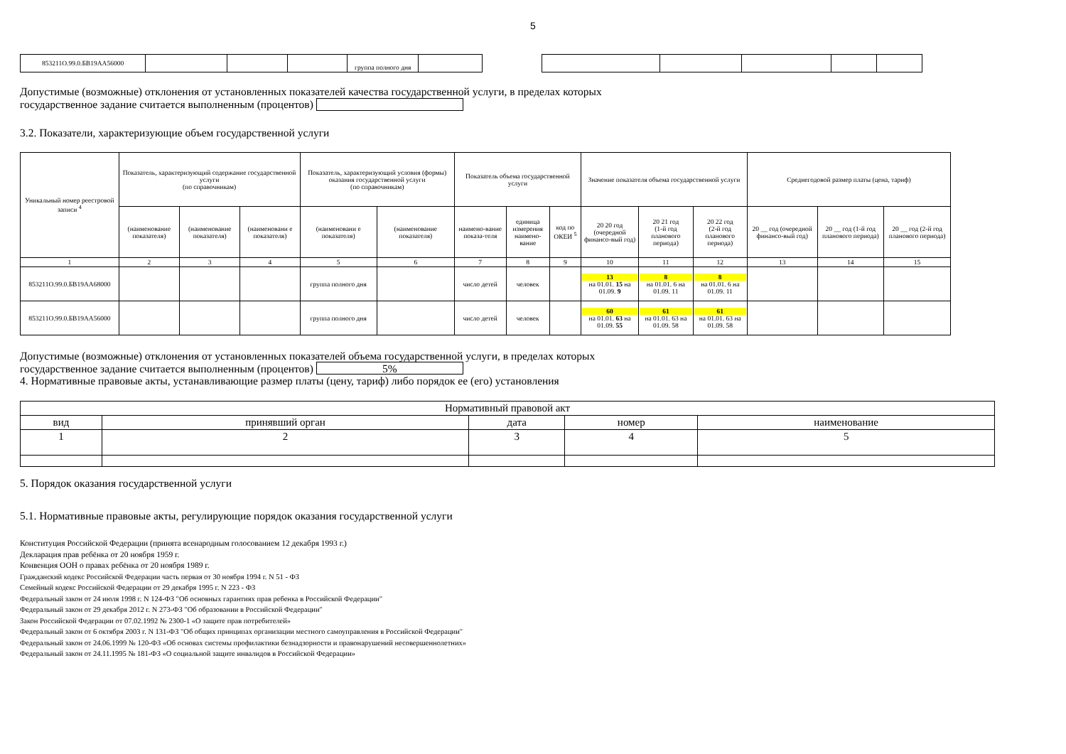5
| 853211О.99.0.БВ19АА56000 | | | | группа полного дня | | | | | | | |
Допустимые (возможные) отклонения от установленных показателей качества государственной услуги, в пределах которых
государственное задание считается выполненным (процентов)
3.2. Показатели, характеризующие объем государственной услуги
| Уникальный номер реестровой записи <sup>4</sup> | Показатель, характеризующий содержание государственной услуги (по справочникам) | | | Показатель, характеризующий условия (формы) оказания государственной услуги (по справочникам) | | Показатель объема государственной услуги | | | Значение показателя объема государственной услуги | | | Среднегодовой размер платы (цена, тариф) | | |
| --- | --- | --- | --- | --- | --- | --- | --- | --- | --- | --- | --- | --- | --- | --- |
| | (наименование показателя) | (наименование показателя) | (наименовани е показателя) | (наименовани е показателя) | (наименование показателя) | наимено-вание показа-теля | единица измерения наимено-вание | код по ОКЕИ <sup>5</sup> | 20 20 год (очередной финансо-вый год) | 20 21 год (1-й год планового периода) | 20 22 год (2-й год планового периода) | 20 __ год (очередной финансо-вый год) | 20 __ год (1-й год планового периода) | 20 __ год (2-й год планового периода) |
| 1 | 2 | 3 | 4 | 5 | 6 | 7 | 8 | 9 | 10 | 11 | 12 | 13 | 14 | 15 |
| 853211О.99.0.БВ19АА68000 | | | | группа полного дня | | число детей | человек | | 13 на 01.01. 15 на 01.09. 9 | 8 на 01.01. 6 на 01.09. 11 | 8 на 01.01. 6 на 01.09. 11 | | | |
| 853211О.99.0.БВ19АА56000 | | | | группа полного дня | | число детей | человек | | 60 на 01.01. 63 на 01.09. 55 | 61 на 01.01. 63 на 01.09. 58 | 61 на 01.01. 63 на 01.09. 58 | | | |
Допустимые (возможные) отклонения от установленных показателей объема государственной услуги, в пределах которых
государственное задание считается выполненным (процентов) 5%
4. Нормативные правовые акты, устанавливающие размер платы (цену, тариф) либо порядок ее (его) установления
| Нормативный правовой акт | | | | |
| --- | --- | --- | --- | --- |
| вид | принявший орган | дата | номер | наименование |
| 1 | 2 | 3 | 4 | 5 |
5. Порядок оказания государственной услуги
5.1. Нормативные правовые акты, регулирующие порядок оказания государственной услуги
Конституция Российской Федерации (принята всенародным голосованием 12 декабря 1993 г.)
Декларация прав ребёнка от 20 ноября 1959 г.
Конвенция ООН о правах ребёнка от 20 ноября 1989 г.
Гражданский кодекс Российской Федерации часть первая от 30 ноября 1994 г. N 51 - ФЗ
Семейный кодекс Российской Федерации от 29 декабря 1995 г. N 223 - ФЗ
Федеральный закон от 24 июля 1998 г. N 124-ФЗ "Об основных гарантиях прав ребенка в Российской Федерации"
Федеральный закон от 29 декабря 2012 г. N 273-ФЗ "Об образовании в Российской Федерации"
Закон Российской Федерации от 07.02.1992 № 2300-1 «О защите прав потребителей»
Федеральный закон от 6 октября 2003 г. N 131-ФЗ "Об общих принципах организации местного самоуправления в Российской Федерации"
Федеральный закон от 24.06.1999 № 120-ФЗ «Об основах системы профилактики безнадзорности и правонарушений несовершеннолетних»
Федеральный закон от 24.11.1995 № 181-ФЗ «О социальной защите инвалидов в Российской Федерации»